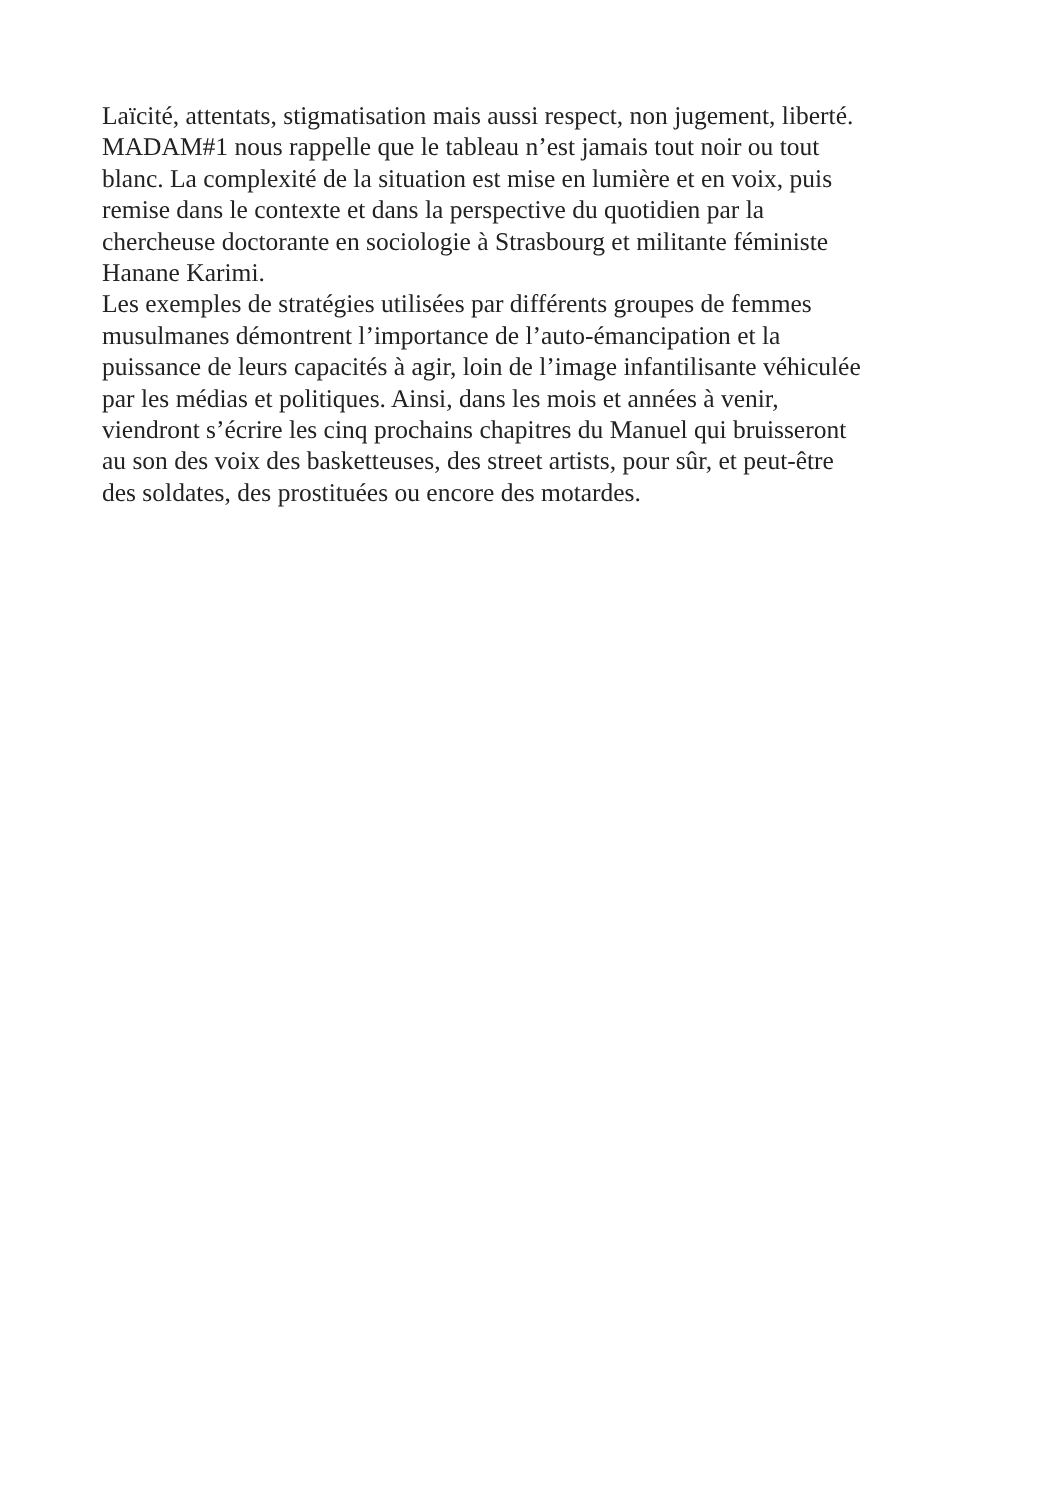Laïcité, attentats, stigmatisation mais aussi respect, non jugement, liberté.
MADAM#1 nous rappelle que le tableau n’est jamais tout noir ou tout
blanc. La complexité de la situation est mise en lumière et en voix, puis
remise dans le contexte et dans la perspective du quotidien par la
chercheuse doctorante en sociologie à Strasbourg et militante féministe
Hanane Karimi.
Les exemples de stratégies utilisées par différents groupes de femmes
musulmanes démontrent l’importance de l’auto-émancipation et la
puissance de leurs capacités à agir, loin de l’image infantilisante véhiculée
par les médias et politiques. Ainsi, dans les mois et années à venir,
viendront s’écrire les cinq prochains chapitres du Manuel qui bruisseront
au son des voix des basketteuses, des street artists, pour sûr, et peut-être
des soldates, des prostituées ou encore des motardes.